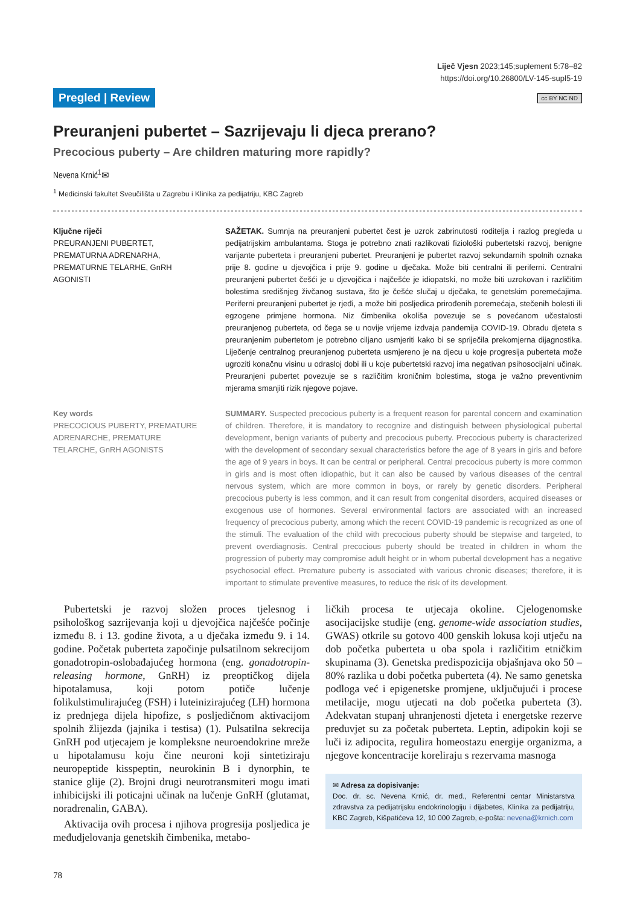Liječ Vjesn 2023;145;suplement 5:78–82
https://doi.org/10.26800/LV-145-supl5-19
Pregled | Review cc BY NC ND
Preuranjeni pubertet – Sazrijevaju li djeca prerano?
Precocious puberty – Are children maturing more rapidly?
Nevena Krnić<sup>1</sup>✉
<sup>1</sup> Medicinski fakultet Sveučilišta u Zagrebu i Klinika za pedijatriju, KBC Zagreb
Ključne riječi
PREURANJENI PUBERTET, PREMATURNA ADRENARHA, PREMATURNE TELARHE, GnRH AGONISTI
SAŽETAK. Sumnja na preuranjeni pubertet čest je uzrok zabrinutosti roditelja i razlog pregleda u pedijatrijskim ambulantama. Stoga je potrebno znati razlikovati fiziološki pubertetski razvoj, benigne varijante puberteta i preuranjeni pubertet. Preuranjeni je pubertet razvoj sekundarnih spolnih oznaka prije 8. godine u djevojčica i prije 9. godine u dječaka. Može biti centralni ili periferni. Centralni preuranjeni pubertet češći je u djevojčica i najčešće je idiopatski, no može biti uzrokovan i različitim bolestima središnjeg živčanog sustava, što je češće slučaj u dječaka, te genetskim poremećajima. Periferni preuranjeni pubertet je rjeđi, a može biti posljedica prirođenih poremećaja, stečenih bolesti ili egzogene primjene hormona. Niz čimbenika okoliša povezuje se s povećanom učestalosti preuranjenog puberteta, od čega se u novije vrijeme izdvaja pandemija COVID-19. Obradu djeteta s preuranjenim pubertetom je potrebno ciljano usmjeriti kako bi se spriječila prekomjerna dijagnostika. Liječenje centralnog preuranjenog puberteta usmjereno je na djecu u koje progresija puberteta može ugroziti konačnu visinu u odrasloj dobi ili u koje pubertetski razvoj ima negativan psihosocijalni učinak. Preuranjeni pubertet povezuje se s različitim kroničnim bolestima, stoga je važno preventivnim mjerama smanjiti rizik njegove pojave.
Key words
PRECOCIOUS PUBERTY, PREMATURE ADRENARCHE, PREMATURE TELARCHE, GnRH AGONISTS
SUMMARY. Suspected precocious puberty is a frequent reason for parental concern and examination of children. Therefore, it is mandatory to recognize and distinguish between physiological pubertal development, benign variants of puberty and precocious puberty. Precocious puberty is characterized with the development of secondary sexual characteristics before the age of 8 years in girls and before the age of 9 years in boys. It can be central or peripheral. Central precocious puberty is more common in girls and is most often idiopathic, but it can also be caused by various diseases of the central nervous system, which are more common in boys, or rarely by genetic disorders. Peripheral precocious puberty is less common, and it can result from congenital disorders, acquired diseases or exogenous use of hormones. Several environmental factors are associated with an increased frequency of precocious puberty, among which the recent COVID-19 pandemic is recognized as one of the stimuli. The evaluation of the child with precocious puberty should be stepwise and targeted, to prevent overdiagnosis. Central precocious puberty should be treated in children in whom the progression of puberty may compromise adult height or in whom pubertal development has a negative psychosocial effect. Premature puberty is associated with various chronic diseases; therefore, it is important to stimulate preventive measures, to reduce the risk of its development.
Pubertetski je razvoj složen proces tjelesnog i psihološkog sazrijevanja koji u djevojčica najčešće počinje između 8. i 13. godine života, a u dječaka između 9. i 14. godine. Početak puberteta započinje pulsatilnom sekrecijom gonadotropin-oslobađajućeg hormona (eng. gonadotropin-releasing hormone, GnRH) iz preoptičkog dijela hipotalamusa, koji potom potiče lučenje folikulstimulirajućeg (FSH) i luteinizirajućeg (LH) hormona iz prednjega dijela hipofize, s posljedičnom aktivacijom spolnih žlijezda (jajnika i testisa) (1). Pulsatilna sekrecija GnRH pod utjecajem je kompleksne neuroendokrine mreže u hipotalamusu koju čine neuroni koji sintetiziraju neuropeptide kisspeptin, neurokinin B i dynorphin, te stanice glije (2). Brojni drugi neurotransmiteri mogu imati inhibicijski ili poticajni učinak na lučenje GnRH (glutamat, noradrenalin, GABA).
Aktivacija ovih procesa i njihova progresija posljedica je međudjelovanja genetskih čimbenika, metabo-
ličkih procesa te utjecaja okoline. Cjelogenomske asocijacijske studije (eng. genome-wide association studies, GWAS) otkrile su gotovo 400 genskih lokusa koji utječu na dob početka puberteta u oba spola i različitim etničkim skupinama (3). Genetska predispozicija objašnjava oko 50 – 80% razlika u dobi početka puberteta (4). Ne samo genetska podloga već i epigenetske promjene, uključujući i procese metilacije, mogu utjecati na dob početka puberteta (3). Adekvatan stupanj uhranjenosti djeteta i energetske rezerve preduvjet su za početak puberteta. Leptin, adipokin koji se luči iz adipocita, regulira homeostazu energije organizma, a njegove koncentracije koreliraju s rezervama masnoga
✉ Adresa za dopisivanje:
Doc. dr. sc. Nevena Krnić, dr. med., Referentni centar Ministarstva zdravstva za pedijatrijsku endokrinologiju i dijabetes, Klinika za pedijatriju, KBC Zagreb, Kišpatićeva 12, 10 000 Zagreb, e-pošta: nevena@krnich.com
78